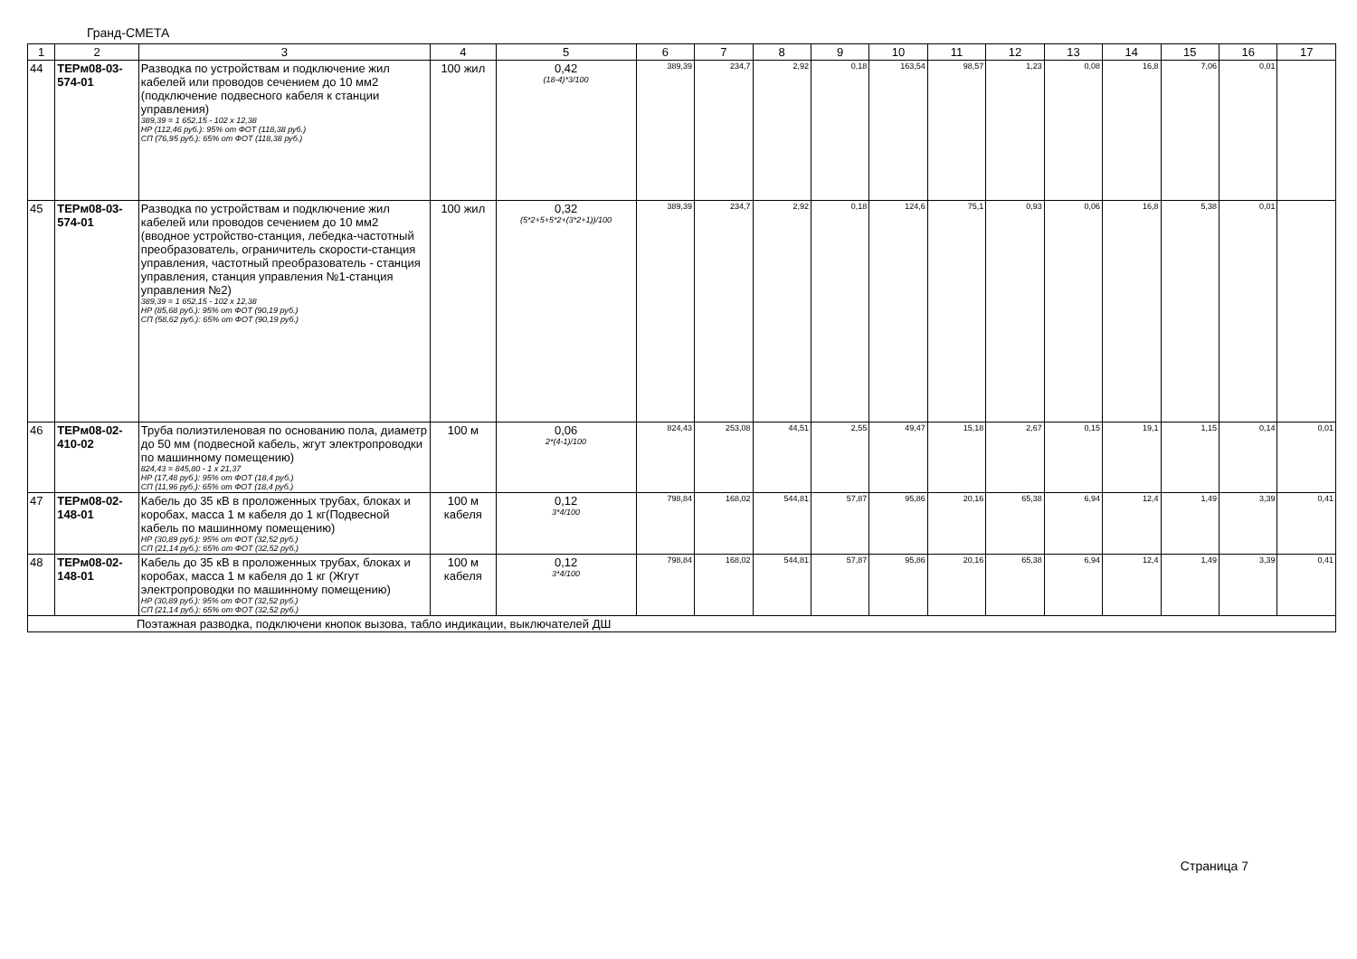Гранд-СМЕТА
| 1 | 2 | 3 | 4 | 5 | 6 | 7 | 8 | 9 | 10 | 11 | 12 | 13 | 14 | 15 | 16 | 17 |
| --- | --- | --- | --- | --- | --- | --- | --- | --- | --- | --- | --- | --- | --- | --- | --- | --- |
| 44 | ТЕРм08-03-574-01 | Разводка по устройствам и подключение жил кабелей или проводов сечением до 10 мм2 (подключение подвесного кабеля к станции управления) 389,39 = 1 652,15 - 102 x 12,38 НР (112,46 руб.): 95% от ФОТ (118,38 руб.) СП (76,95 руб.): 65% от ФОТ (118,38 руб.) | 100 жил | 0,42 (18-4)*3/100 | 389,39 | 234,7 | 2,92 | 0,18 | 163,54 | 98,57 | 1,23 | 0,08 | 16,8 | 7,06 | 0,01 | |
| 45 | ТЕРм08-03-574-01 | Разводка по устройствам и подключение жил кабелей или проводов сечением до 10 мм2 (вводное устройство-станция, лебедка-частотный преобразователь, ограничитель скорости-станция управления, частотный преобразователь - станция управления, станция управления №1-станция управления №2) 389,39 = 1 652,15 - 102 x 12,38 НР (85,68 руб.): 95% от ФОТ (90,19 руб.) СП (58,62 руб.): 65% от ФОТ (90,19 руб.) | 100 жил | 0,32 (5*2+5+5*2+(3*2+1))/100 | 389,39 | 234,7 | 2,92 | 0,18 | 124,6 | 75,1 | 0,93 | 0,06 | 16,8 | 5,38 | 0,01 | |
| 46 | ТЕРм08-02-410-02 | Труба полиэтиленовая по основанию пола, диаметр до 50 мм (подвесной кабель, жгут электропроводки по машинному помещению) 824,43 = 845,80 - 1 x 21,37 НР (17,48 руб.): 95% от ФОТ (18,4 руб.) СП (11,96 руб.): 65% от ФОТ (18,4 руб.) | 100 м | 0,06 2*(4-1)/100 | 824,43 | 253,08 | 44,51 | 2,55 | 49,47 | 15,18 | 2,67 | 0,15 | 19,1 | 1,15 | 0,14 | 0,01 |
| 47 | ТЕРм08-02-148-01 | Кабель до 35 кВ в проложенных трубах, блоках и коробах, масса 1 м кабеля до 1 кг(Подвесной кабель по машинному помещению) НР (30,89 руб.): 95% от ФОТ (32,52 руб.) СП (21,14 руб.): 65% от ФОТ (32,52 руб.) | 100 м кабеля | 0,12 3*4/100 | 798,84 | 168,02 | 544,81 | 57,87 | 95,86 | 20,16 | 65,38 | 6,94 | 12,4 | 1,49 | 3,39 | 0,41 |
| 48 | ТЕРм08-02-148-01 | Кабель до 35 кВ в проложенных трубах, блоках и коробах, масса 1 м кабеля до 1 кг (Жгут электропроводки по машинному помещению) НР (30,89 руб.): 95% от ФОТ (32,52 руб.) СП (21,14 руб.): 65% от ФОТ (32,52 руб.) | 100 м кабеля | 0,12 3*4/100 | 798,84 | 168,02 | 544,81 | 57,87 | 95,86 | 20,16 | 65,38 | 6,94 | 12,4 | 1,49 | 3,39 | 0,41 |
| Поэтажная разводка, подключени кнопок вызова, табло индикации, выключателей ДШ | | | | | | | | | | | | | | | | |
Страница 7